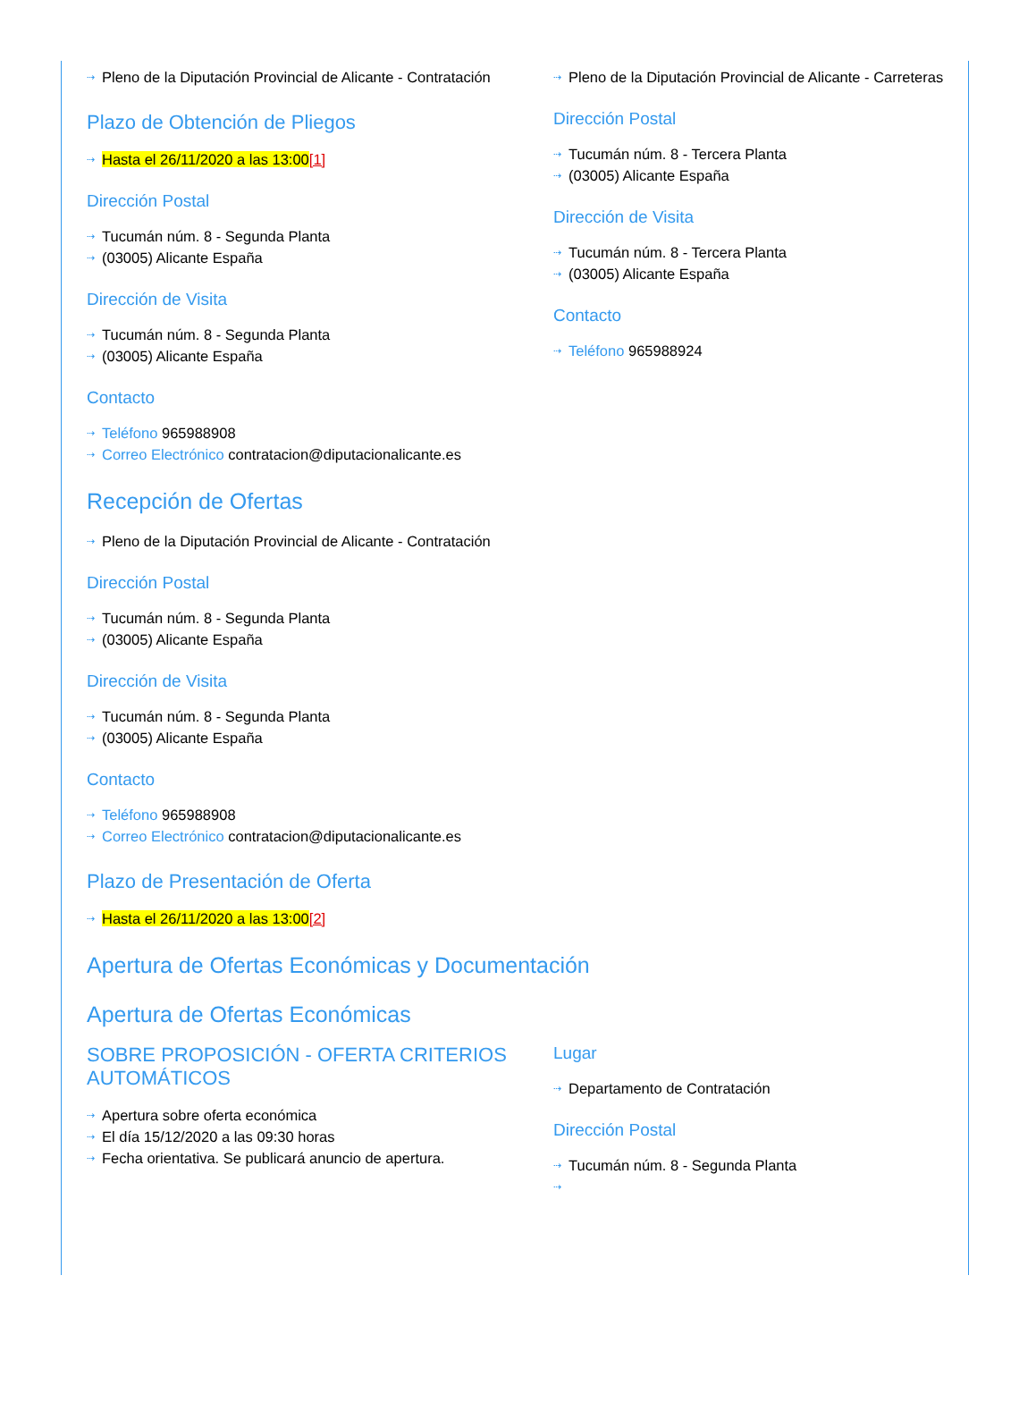Pleno de la Diputación Provincial de Alicante - Contratación
Plazo de Obtención de Pliegos
Hasta el 26/11/2020 a las 13:00[1]
Dirección Postal
Tucumán núm. 8 - Segunda Planta
(03005) Alicante España
Dirección de Visita
Tucumán núm. 8 - Segunda Planta
(03005) Alicante España
Contacto
Teléfono 965988908
Correo Electrónico contratacion@diputacionalicante.es
Pleno de la Diputación Provincial de Alicante - Carreteras
Dirección Postal
Tucumán núm. 8 - Tercera Planta
(03005) Alicante España
Dirección de Visita
Tucumán núm. 8 - Tercera Planta
(03005) Alicante España
Contacto
Teléfono 965988924
Recepción de Ofertas
Pleno de la Diputación Provincial de Alicante - Contratación
Dirección Postal
Tucumán núm. 8 - Segunda Planta
(03005) Alicante España
Dirección de Visita
Tucumán núm. 8 - Segunda Planta
(03005) Alicante España
Contacto
Teléfono 965988908
Correo Electrónico contratacion@diputacionalicante.es
Plazo de Presentación de Oferta
Hasta el 26/11/2020 a las 13:00[2]
Apertura de Ofertas Económicas y Documentación
Apertura de Ofertas Económicas
SOBRE PROPOSICIÓN - OFERTA CRITERIOS AUTOMÁTICOS
Apertura sobre oferta económica
El día 15/12/2020 a las 09:30 horas
Fecha orientativa. Se publicará anuncio de apertura.
Lugar
Departamento de Contratación
Dirección Postal
Tucumán núm. 8 - Segunda Planta